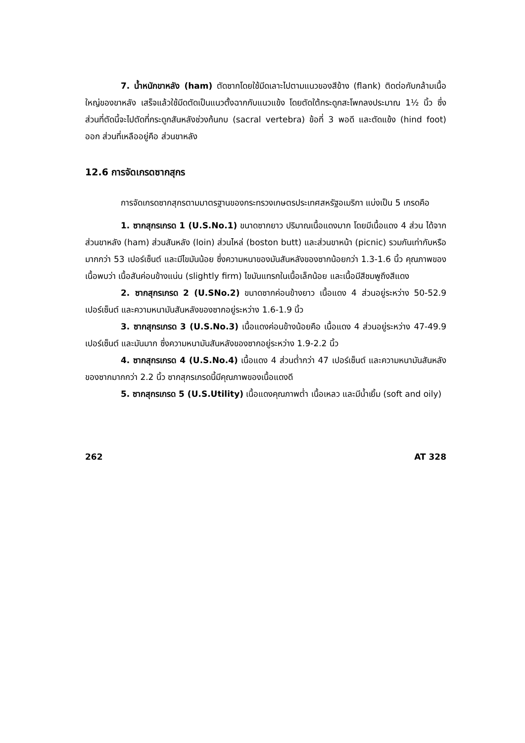7. น้ำหนักขาหลัง (ham) ตัดซากโดยใช้มีดเลาะไปตามแนวของสีข้าง (flank) ติดต่อกับกล้ามเนื้อใหญ่ของขาหลัง เสร็จแล้วใช้มีดตัดเป็นแนวตั้งฉากกับแนวแข้ง โดยตัดใต้กระดูกสะโพกลงประมาณ 1½ นิ้ว ซึ่งส่วนที่ตัดนี้จะไปตัดที่กระดูกสันหลังช่วงก้นกบ (sacral vertebra) ข้อที่ 3 พอดี และตัดแข้ง (hind foot) ออก ส่วนที่เหลืออยู่คือ ส่วนขาหลัง
12.6 การจัดเกรดซากสุกร
การจัดเกรดซากสุกรตามมาตรฐานของกระทรวงเกษตรประเทศสหรัฐอเมริกา แบ่งเป็น 5 เกรดคือ
1. ซากสุกรเกรด 1 (U.S.No.1) ขนาดซากยาว ปริมาณเนื้อแดงมาก โดยมีเนื้อแดง 4 ส่วน ได้จากส่วนขาหลัง (ham) ส่วนสันหลัง (loin) ส่วนไหล่ (boston butt) และส่วนขาหน้า (picnic) รวมกันเท่ากับหรือมากกว่า 53 เปอร์เซ็นต์ และมีไขมันน้อย ซึ่งความหนาของมันสันหลังของซากน้อยกว่า 1.3-1.6 นิ้ว คุณภาพของเนื้อพบว่า เนื้อสันค่อนข้างแน่น (slightly firm) ไขมันแทรกในเนื้อเล็กน้อย และเนื้อมีสีชมพูถึงสีแดง
2. ซากสุกรเกรด 2 (U.SNo.2) ขนาดซากค่อนข้างยาว เนื้อแดง 4 ส่วนอยู่ระหว่าง 50-52.9 เปอร์เซ็นต์ และความหนามันสันหลังของซากอยู่ระหว่าง 1.6-1.9 นิ้ว
3. ซากสุกรเกรด 3 (U.S.No.3) เนื้อแดงค่อนข้างน้อยคือ เนื้อแดง 4 ส่วนอยู่ระหว่าง 47-49.9 เปอร์เซ็นต์ และมันมาก ซึ่งความหนามันสันหลังของซากอยู่ระหว่าง 1.9-2.2 นิ้ว
4. ซากสุกรเกรด 4 (U.S.No.4) เนื้อแดง 4 ส่วนต่ำกว่า 47 เปอร์เซ็นต์ และความหนามันสันหลังของซากมากกว่า 2.2 นิ้ว ซากสุกรเกรดนี้มีคุณภาพของเนื้อแดงดี
5. ซากสุกรเกรด 5 (U.S.Utility) เนื้อแดงคุณภาพต่ำ เนื้อเหลว และมีน้ำเยิ้ม (soft and oily)
262 AT 328